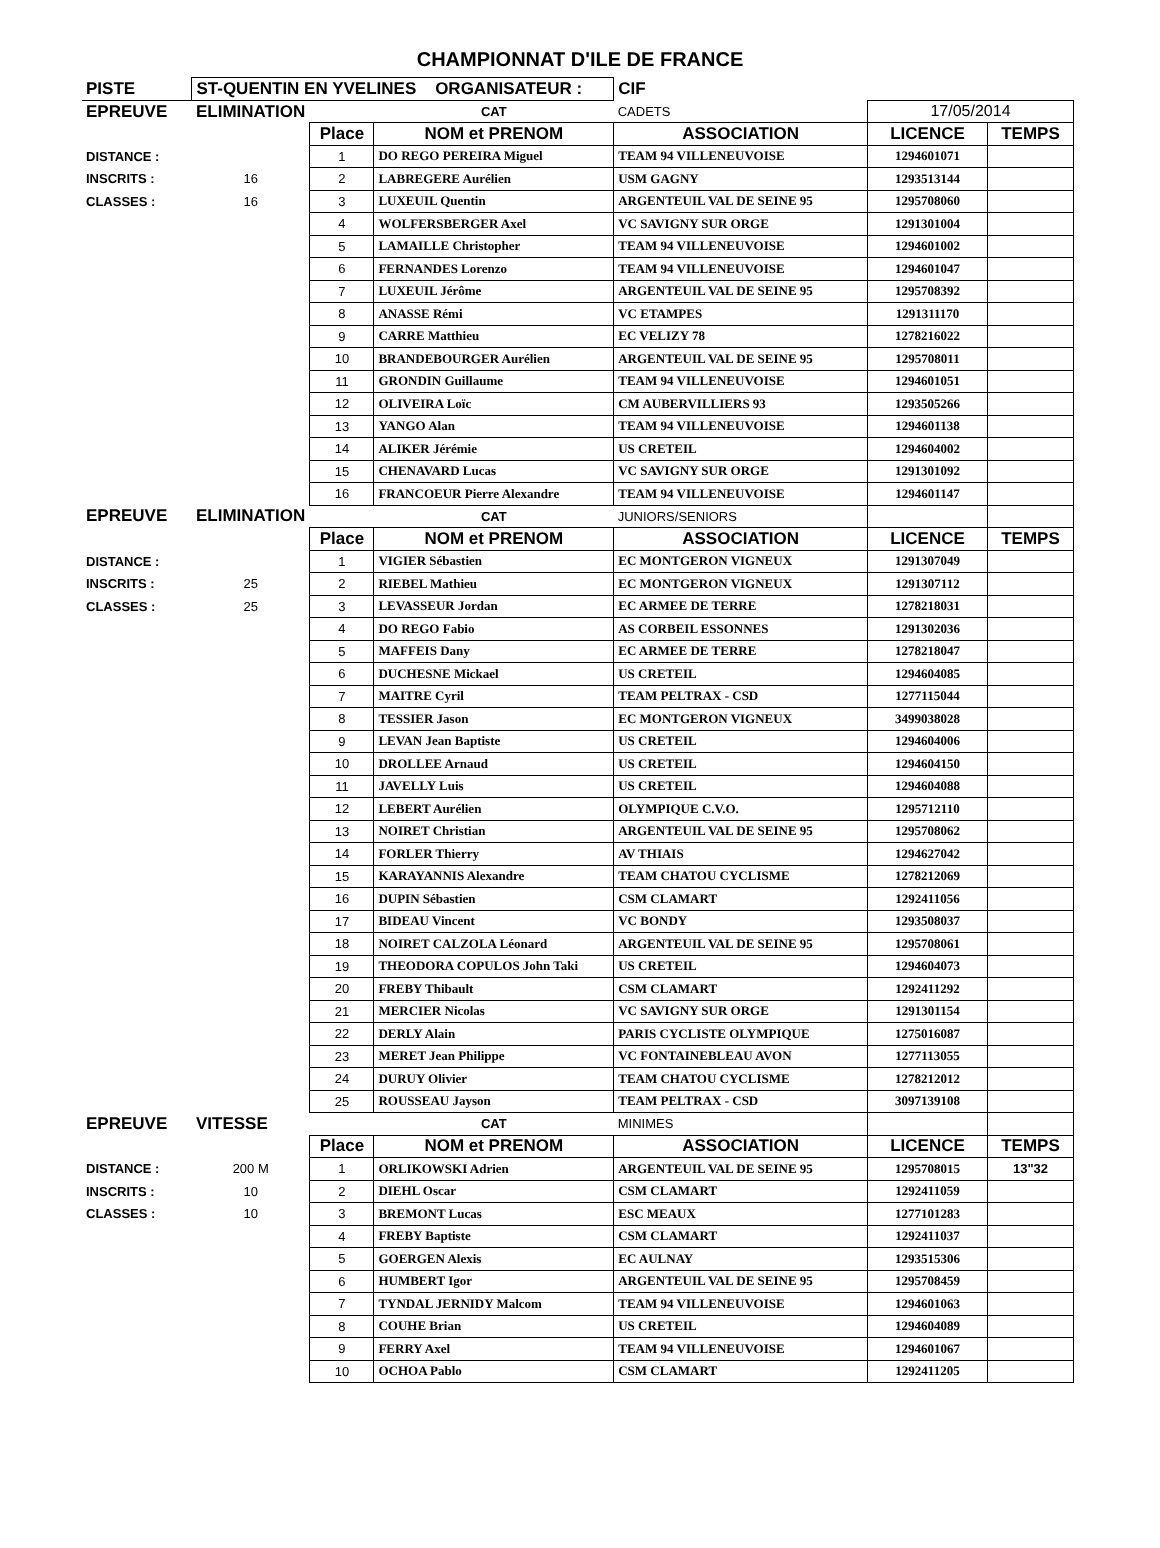CHAMPIONNAT D'ILE DE FRANCE
| PISTE | ST-QUENTIN EN YVELINES ORGANISATEUR : | | | CIF | | |
| EPREUVE | ELIMINATION | | CAT | CADETS | 17/05/2014 | |
| | | Place | NOM et PRENOM | ASSOCIATION | LICENCE | TEMPS |
| DISTANCE : | | 1 | DO REGO PEREIRA Miguel | TEAM 94 VILLENEUVOISE | 1294601071 | |
| INSCRITS : | 16 | 2 | LABREGERE Aurélien | USM GAGNY | 1293513144 | |
| CLASSES : | 16 | 3 | LUXEUIL Quentin | ARGENTEUIL VAL DE SEINE 95 | 1295708060 | |
| | | 4 | WOLFERSBERGER Axel | VC SAVIGNY SUR ORGE | 1291301004 | |
| | | 5 | LAMAILLE Christopher | TEAM 94 VILLENEUVOISE | 1294601002 | |
| | | 6 | FERNANDES Lorenzo | TEAM 94 VILLENEUVOISE | 1294601047 | |
| | | 7 | LUXEUIL Jérôme | ARGENTEUIL VAL DE SEINE 95 | 1295708392 | |
| | | 8 | ANASSE Rémi | VC ETAMPES | 1291311170 | |
| | | 9 | CARRE Matthieu | EC VELIZY 78 | 1278216022 | |
| | | 10 | BRANDEBOURGER Aurélien | ARGENTEUIL VAL DE SEINE 95 | 1295708011 | |
| | | 11 | GRONDIN Guillaume | TEAM 94 VILLENEUVOISE | 1294601051 | |
| | | 12 | OLIVEIRA Loïc | CM AUBERVILLIERS 93 | 1293505266 | |
| | | 13 | YANGO Alan | TEAM 94 VILLENEUVOISE | 1294601138 | |
| | | 14 | ALIKER Jérémie | US CRETEIL | 1294604002 | |
| | | 15 | CHENAVARD Lucas | VC SAVIGNY SUR ORGE | 1291301092 | |
| | | 16 | FRANCOEUR Pierre Alexandre | TEAM 94 VILLENEUVOISE | 1294601147 | |
| EPREUVE | ELIMINATION | | CAT | JUNIORS/SENIORS | | |
| | | Place | NOM et PRENOM | ASSOCIATION | LICENCE | TEMPS |
| DISTANCE : | | 1 | VIGIER Sébastien | EC MONTGERON VIGNEUX | 1291307049 | |
| INSCRITS : | 25 | 2 | RIEBEL Mathieu | EC MONTGERON VIGNEUX | 1291307112 | |
| CLASSES : | 25 | 3 | LEVASSEUR Jordan | EC ARMEE DE TERRE | 1278218031 | |
| | | 4 | DO REGO Fabio | AS CORBEIL ESSONNES | 1291302036 | |
| | | 5 | MAFFEIS Dany | EC ARMEE DE TERRE | 1278218047 | |
| | | 6 | DUCHESNE Mickael | US CRETEIL | 1294604085 | |
| | | 7 | MAITRE Cyril | TEAM PELTRAX - CSD | 1277115044 | |
| | | 8 | TESSIER Jason | EC MONTGERON VIGNEUX | 3499038028 | |
| | | 9 | LEVAN Jean Baptiste | US CRETEIL | 1294604006 | |
| | | 10 | DROLLEE Arnaud | US CRETEIL | 1294604150 | |
| | | 11 | JAVELLY Luis | US CRETEIL | 1294604088 | |
| | | 12 | LEBERT Aurélien | OLYMPIQUE C.V.O. | 1295712110 | |
| | | 13 | NOIRET Christian | ARGENTEUIL VAL DE SEINE 95 | 1295708062 | |
| | | 14 | FORLER Thierry | AV THIAIS | 1294627042 | |
| | | 15 | KARAYANNIS Alexandre | TEAM CHATOU CYCLISME | 1278212069 | |
| | | 16 | DUPIN Sébastien | CSM CLAMART | 1292411056 | |
| | | 17 | BIDEAU Vincent | VC BONDY | 1293508037 | |
| | | 18 | NOIRET CALZOLA Léonard | ARGENTEUIL VAL DE SEINE 95 | 1295708061 | |
| | | 19 | THEODORA COPULOS John Taki | US CRETEIL | 1294604073 | |
| | | 20 | FREBY Thibault | CSM CLAMART | 1292411292 | |
| | | 21 | MERCIER Nicolas | VC SAVIGNY SUR ORGE | 1291301154 | |
| | | 22 | DERLY Alain | PARIS CYCLISTE OLYMPIQUE | 1275016087 | |
| | | 23 | MERET Jean Philippe | VC FONTAINEBLEAU AVON | 1277113055 | |
| | | 24 | DURUY Olivier | TEAM CHATOU CYCLISME | 1278212012 | |
| | | 25 | ROUSSEAU Jayson | TEAM PELTRAX - CSD | 3097139108 | |
| EPREUVE | VITESSE | | CAT | MINIMES | | |
| | | Place | NOM et PRENOM | ASSOCIATION | LICENCE | TEMPS |
| DISTANCE : | 200 M | 1 | ORLIKOWSKI Adrien | ARGENTEUIL VAL DE SEINE 95 | 1295708015 | 13"32 |
| INSCRITS : | 10 | 2 | DIEHL Oscar | CSM CLAMART | 1292411059 | |
| CLASSES : | 10 | 3 | BREMONT Lucas | ESC MEAUX | 1277101283 | |
| | | 4 | FREBY Baptiste | CSM CLAMART | 1292411037 | |
| | | 5 | GOERGEN Alexis | EC AULNAY | 1293515306 | |
| | | 6 | HUMBERT Igor | ARGENTEUIL VAL DE SEINE 95 | 1295708459 | |
| | | 7 | TYNDAL JERNIDY Malcom | TEAM 94 VILLENEUVOISE | 1294601063 | |
| | | 8 | COUHE Brian | US CRETEIL | 1294604089 | |
| | | 9 | FERRY Axel | TEAM 94 VILLENEUVOISE | 1294601067 | |
| | | 10 | OCHOA Pablo | CSM CLAMART | 1292411205 | |